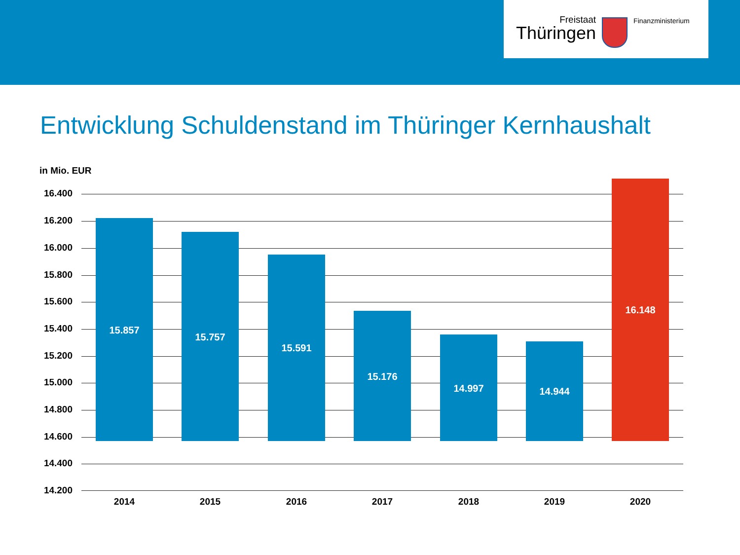Freistaat
Thüringen
Finanzministerium
Entwicklung Schuldenstand im Thüringer Kernhaushalt
in Mio. EUR
16.400
16.200
16.000
15.800
15.600
15.400
15.200
15.000
14.800
14.600
14.400
14.200
15.857 15.757 15.591 15.176 14.997 14.944 16.148
2014 2015 2016 2017 2018 2019 2020